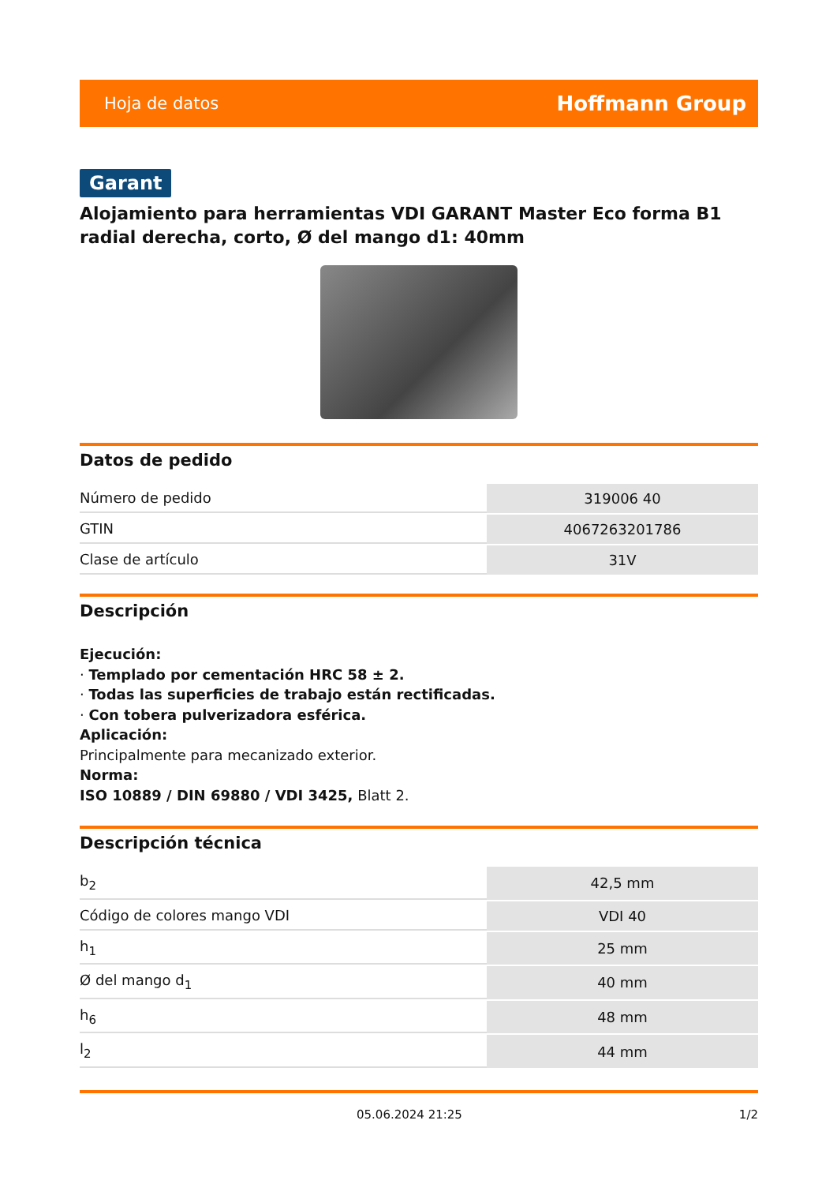Hoja de datos Hoffmann Group
Garant
Alojamiento para herramientas VDI GARANT Master Eco forma B1 radial derecha, corto, Ø del mango d1: 40mm
Datos de pedido
| Número de pedido | 319006 40 |
| GTIN | 4067263201786 |
| Clase de artículo | 31V |
Descripción
Ejecución:
· Templado por cementación HRC 58 ± 2.
· Todas las superficies de trabajo están rectificadas.
· Con tobera pulverizadora esférica.
Aplicación:
Principalmente para mecanizado exterior.
Norma:
ISO 10889 / DIN 69880 / VDI 3425, Blatt 2.
Descripción técnica
| b<sub>2</sub> | 42,5 mm |
| Código de colores mango VDI | VDI 40 |
| h<sub>1</sub> | 25 mm |
| Ø del mango d<sub>1</sub> | 40 mm |
| h<sub>6</sub> | 48 mm |
| l<sub>2</sub> | 44 mm |
05.06.2024 21:25 1/2